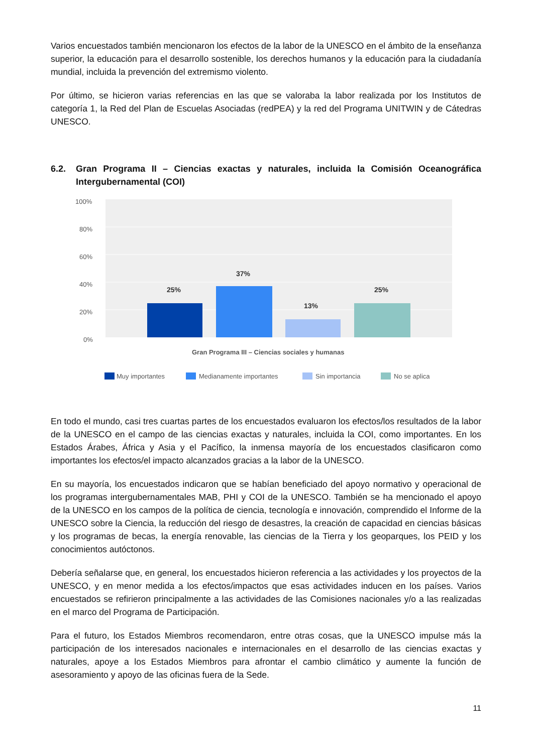Varios encuestados también mencionaron los efectos de la labor de la UNESCO en el ámbito de la enseñanza superior, la educación para el desarrollo sostenible, los derechos humanos y la educación para la ciudadanía mundial, incluida la prevención del extremismo violento.
Por último, se hicieron varias referencias en las que se valoraba la labor realizada por los Institutos de categoría 1, la Red del Plan de Escuelas Asociadas (redPEA) y la red del Programa UNITWIN y de Cátedras UNESCO.
6.2. Gran Programa II – Ciencias exactas y naturales, incluida la Comisión Oceanográfica Intergubernamental (COI)
100%
80%
60%
40%
20%
0%
25%
37%
13%
25%
Gran Programa III – Ciencias sociales y humanas
Muy importantes
Medianamente importantes
Sin importancia
No se aplica
En todo el mundo, casi tres cuartas partes de los encuestados evaluaron los efectos/los resultados de la labor de la UNESCO en el campo de las ciencias exactas y naturales, incluida la COI, como importantes. En los Estados Árabes, África y Asia y el Pacífico, la inmensa mayoría de los encuestados clasificaron como importantes los efectos/el impacto alcanzados gracias a la labor de la UNESCO.
En su mayoría, los encuestados indicaron que se habían beneficiado del apoyo normativo y operacional de los programas intergubernamentales MAB, PHI y COI de la UNESCO. También se ha mencionado el apoyo de la UNESCO en los campos de la política de ciencia, tecnología e innovación, comprendido el Informe de la UNESCO sobre la Ciencia, la reducción del riesgo de desastres, la creación de capacidad en ciencias básicas y los programas de becas, la energía renovable, las ciencias de la Tierra y los geoparques, los PEID y los conocimientos autóctonos.
Debería señalarse que, en general, los encuestados hicieron referencia a las actividades y los proyectos de la UNESCO, y en menor medida a los efectos/impactos que esas actividades inducen en los países. Varios encuestados se refirieron principalmente a las actividades de las Comisiones nacionales y/o a las realizadas en el marco del Programa de Participación.
Para el futuro, los Estados Miembros recomendaron, entre otras cosas, que la UNESCO impulse más la participación de los interesados nacionales e internacionales en el desarrollo de las ciencias exactas y naturales, apoye a los Estados Miembros para afrontar el cambio climático y aumente la función de asesoramiento y apoyo de las oficinas fuera de la Sede.
11